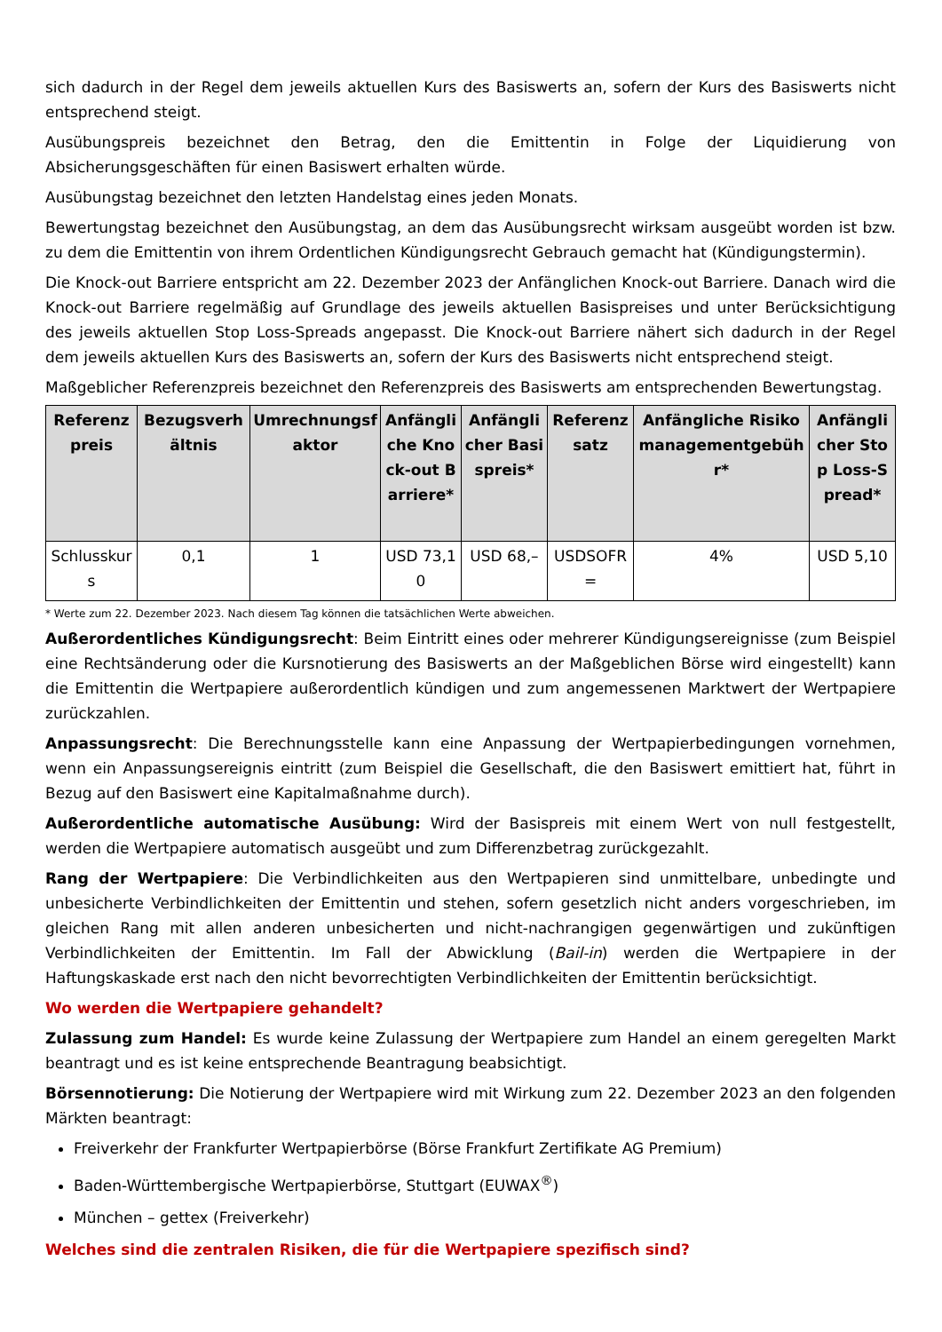sich dadurch in der Regel dem jeweils aktuellen Kurs des Basiswerts an, sofern der Kurs des Basiswerts nicht entsprechend steigt.
Ausübungspreis bezeichnet den Betrag, den die Emittentin in Folge der Liquidierung von Absicherungsgeschäften für einen Basiswert erhalten würde.
Ausübungstag bezeichnet den letzten Handelstag eines jeden Monats.
Bewertungstag bezeichnet den Ausübungstag, an dem das Ausübungsrecht wirksam ausgeübt worden ist bzw. zu dem die Emittentin von ihrem Ordentlichen Kündigungsrecht Gebrauch gemacht hat (Kündigungstermin).
Die Knock-out Barriere entspricht am 22. Dezember 2023 der Anfänglichen Knock-out Barriere. Danach wird die Knock-out Barriere regelmäßig auf Grundlage des jeweils aktuellen Basispreises und unter Berücksichtigung des jeweils aktuellen Stop Loss-Spreads angepasst. Die Knock-out Barriere nähert sich dadurch in der Regel dem jeweils aktuellen Kurs des Basiswerts an, sofern der Kurs des Basiswerts nicht entsprechend steigt.
Maßgeblicher Referenzpreis bezeichnet den Referenzpreis des Basiswerts am entsprechenden Bewertungstag.
| Referenzpreis | Bezugsverhältnis | Umrechnungsfaktor | Anfängliche Knock-out Barriere* | Anfänglicher Basispreis* | Referenzsatz | Anfängliche Risikomanagementgebühr* | Anfänglicher Stop Loss-Spread* |
| --- | --- | --- | --- | --- | --- | --- | --- |
| Schlusskurs | 0,1 | 1 | USD 73,10 | USD 68,– | USDSOFR= | 4% | USD 5,10 |
* Werte zum 22. Dezember 2023. Nach diesem Tag können die tatsächlichen Werte abweichen.
Außerordentliches Kündigungsrecht: Beim Eintritt eines oder mehrerer Kündigungsereignisse (zum Beispiel eine Rechtsänderung oder die Kursnotierung des Basiswerts an der Maßgeblichen Börse wird eingestellt) kann die Emittentin die Wertpapiere außerordentlich kündigen und zum angemessenen Marktwert der Wertpapiere zurückzahlen.
Anpassungsrecht: Die Berechnungsstelle kann eine Anpassung der Wertpapierbedingungen vornehmen, wenn ein Anpassungsereignis eintritt (zum Beispiel die Gesellschaft, die den Basiswert emittiert hat, führt in Bezug auf den Basiswert eine Kapitalmaßnahme durch).
Außerordentliche automatische Ausübung: Wird der Basispreis mit einem Wert von null festgestellt, werden die Wertpapiere automatisch ausgeübt und zum Differenzbetrag zurückgezahlt.
Rang der Wertpapiere: Die Verbindlichkeiten aus den Wertpapieren sind unmittelbare, unbedingte und unbesicherte Verbindlichkeiten der Emittentin und stehen, sofern gesetzlich nicht anders vorgeschrieben, im gleichen Rang mit allen anderen unbesicherten und nicht-nachrangigen gegenwärtigen und zukünftigen Verbindlichkeiten der Emittentin. Im Fall der Abwicklung (Bail-in) werden die Wertpapiere in der Haftungskaskade erst nach den nicht bevorrechtigten Verbindlichkeiten der Emittentin berücksichtigt.
Wo werden die Wertpapiere gehandelt?
Zulassung zum Handel: Es wurde keine Zulassung der Wertpapiere zum Handel an einem geregelten Markt beantragt und es ist keine entsprechende Beantragung beabsichtigt.
Börsennotierung: Die Notierung der Wertpapiere wird mit Wirkung zum 22. Dezember 2023 an den folgenden Märkten beantragt:
Freiverkehr der Frankfurter Wertpapierbörse (Börse Frankfurt Zertifikate AG Premium)
Baden-Württembergische Wertpapierbörse, Stuttgart (EUWAX<sup>®</sup>)
München – gettex (Freiverkehr)
Welches sind die zentralen Risiken, die für die Wertpapiere spezifisch sind?